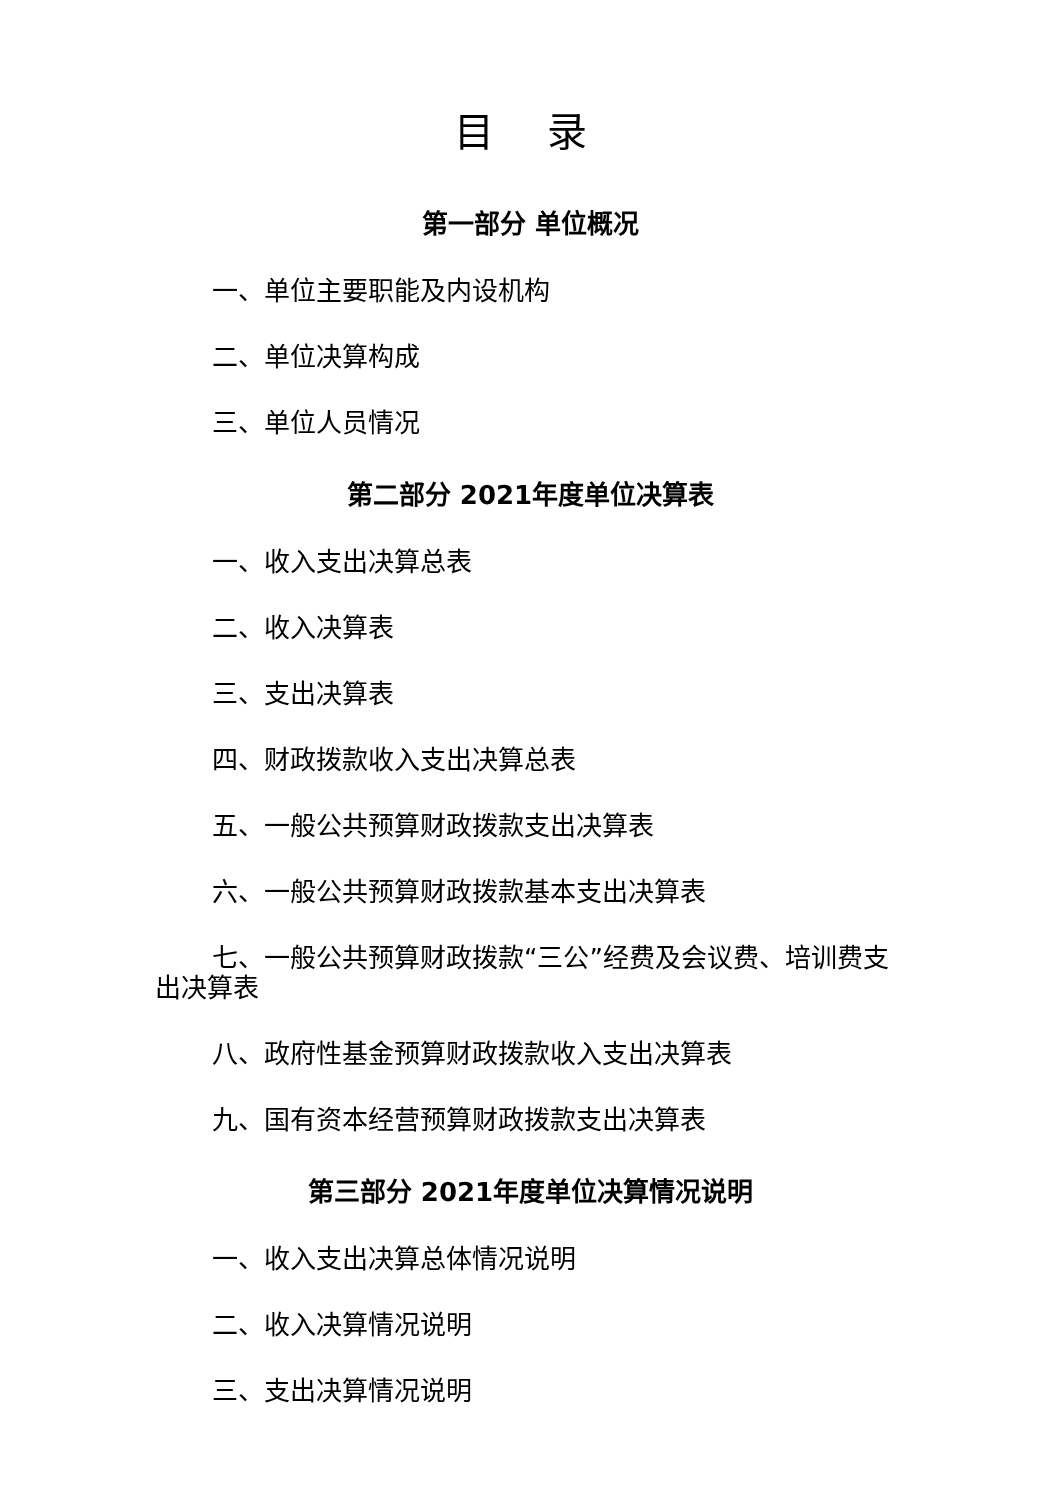目 录
第一部分 单位概况
一、单位主要职能及内设机构
二、单位决算构成
三、单位人员情况
第二部分 2021年度单位决算表
一、收入支出决算总表
二、收入决算表
三、支出决算表
四、财政拨款收入支出决算总表
五、一般公共预算财政拨款支出决算表
六、一般公共预算财政拨款基本支出决算表
七、一般公共预算财政拨款“三公”经费及会议费、培训费支出决算表
八、政府性基金预算财政拨款收入支出决算表
九、国有资本经营预算财政拨款支出决算表
第三部分 2021年度单位决算情况说明
一、收入支出决算总体情况说明
二、收入决算情况说明
三、支出决算情况说明